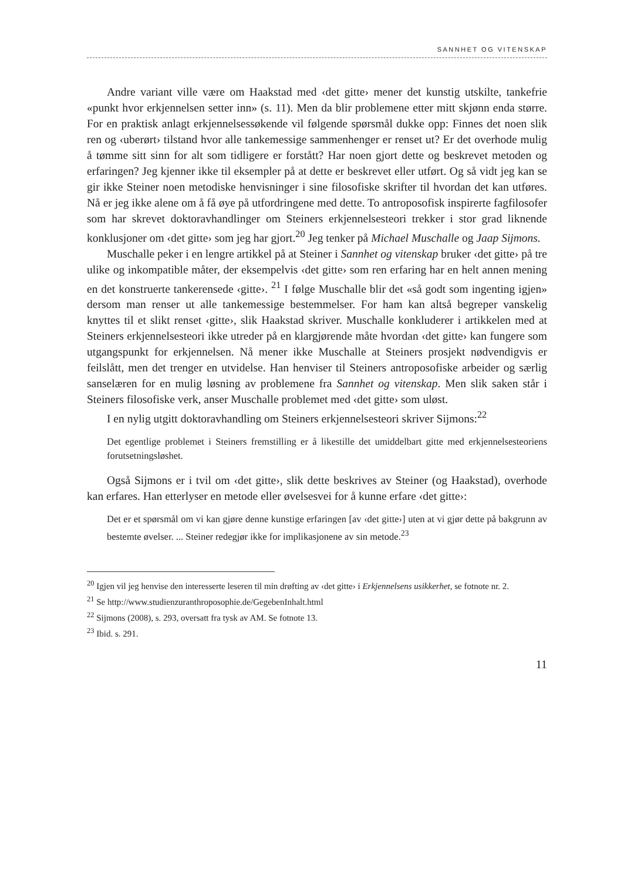SANNHET OG VITENSKAP
Andre variant ville være om Haakstad med ‹det gitte› mener det kunstig utskilte, tankefrie «punkt hvor erkjennelsen setter inn» (s. 11). Men da blir problemene etter mitt skjønn enda større. For en praktisk anlagt erkjennelsessøkende vil følgende spørsmål dukke opp: Finnes det noen slik ren og ‹uberørt› tilstand hvor alle tankemessige sammenhenger er renset ut? Er det overhode mulig å tømme sitt sinn for alt som tidligere er forstått? Har noen gjort dette og beskrevet metoden og erfaringen? Jeg kjenner ikke til eksempler på at dette er beskrevet eller utført. Og så vidt jeg kan se gir ikke Steiner noen metodiske henvisninger i sine filosofiske skrifter til hvordan det kan utføres. Nå er jeg ikke alene om å få øye på utfordringene med dette. To antroposofisk inspirerte fagfilosofer som har skrevet doktoravhandlinger om Steiners erkjennelsesteori trekker i stor grad liknende konklusjoner om ‹det gitte› som jeg har gjort.<sup>20</sup> Jeg tenker på Michael Muschalle og Jaap Sijmons.
Muschalle peker i en lengre artikkel på at Steiner i Sannhet og vitenskap bruker ‹det gitte› på tre ulike og inkompatible måter, der eksempelvis ‹det gitte› som ren erfaring har en helt annen mening en det konstruerte tankerensede ‹gitte›. <sup>21</sup> I følge Muschalle blir det «så godt som ingenting igjen» dersom man renser ut alle tankemessige bestemmelser. For ham kan altså begreper vanskelig knyttes til et slikt renset ‹gitte›, slik Haakstad skriver. Muschalle konkluderer i artikkelen med at Steiners erkjennelsesteori ikke utreder på en klargjørende måte hvordan ‹det gitte› kan fungere som utgangspunkt for erkjennelsen. Nå mener ikke Muschalle at Steiners prosjekt nødvendigvis er feilslått, men det trenger en utvidelse. Han henviser til Steiners antroposofiske arbeider og særlig sanselæren for en mulig løsning av problemene fra Sannhet og vitenskap. Men slik saken står i Steiners filosofiske verk, anser Muschalle problemet med ‹det gitte› som uløst.
I en nylig utgitt doktoravhandling om Steiners erkjennelsesteori skriver Sijmons:<sup>22</sup>
Det egentlige problemet i Steiners fremstilling er å likestille det umiddelbart gitte med erkjennelsesteoriens forutsetningsløshet.
Også Sijmons er i tvil om ‹det gitte›, slik dette beskrives av Steiner (og Haakstad), overhode kan erfares. Han etterlyser en metode eller øvelsesvei for å kunne erfare ‹det gitte›:
Det er et spørsmål om vi kan gjøre denne kunstige erfaringen [av ‹det gitte›] uten at vi gjør dette på bakgrunn av bestemte øvelser. ... Steiner redegjør ikke for implikasjonene av sin metode.<sup>23</sup>
<sup>20</sup> Igjen vil jeg henvise den interesserte leseren til min drøfting av ‹det gitte› i Erkjennelsens usikkerhet, se fotnote nr. 2.
<sup>21</sup> Se http://www.studienzuranthroposophie.de/GegebenInhalt.html
<sup>22</sup> Sijmons (2008), s. 293, oversatt fra tysk av AM. Se fotnote 13.
<sup>23</sup> Ibid. s. 291.
11